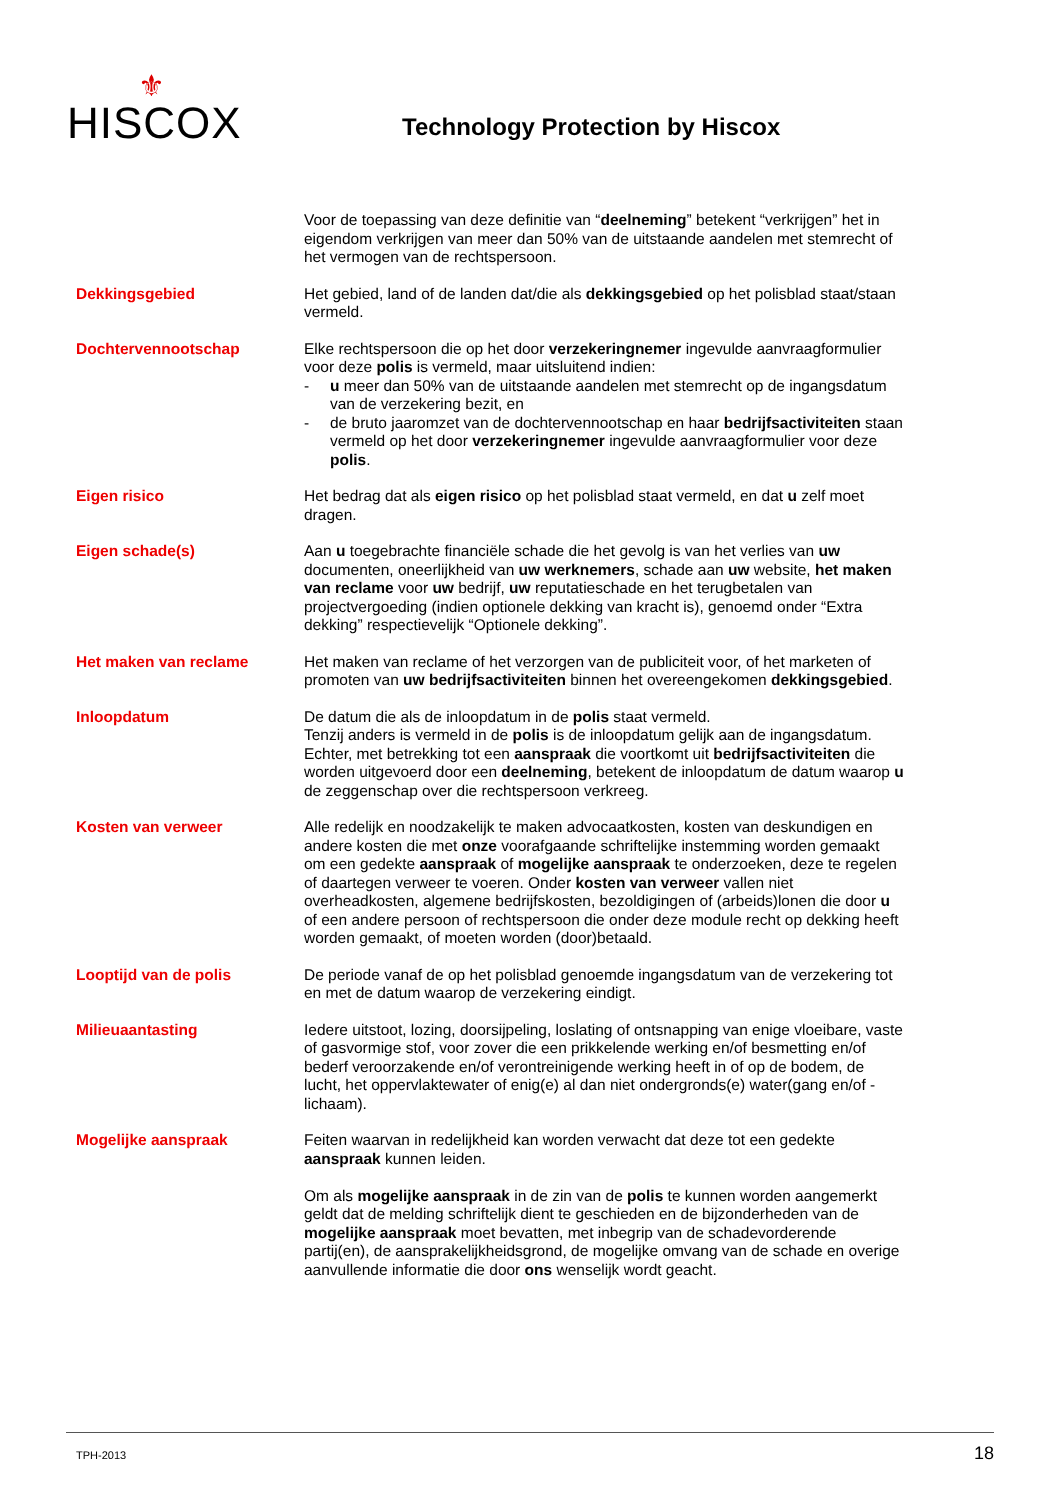⚜
HISCOX
Technology Protection by Hiscox
Voor de toepassing van deze definitie van “deelneming” betekent “verkrijgen” het in eigendom verkrijgen van meer dan 50% van de uitstaande aandelen met stemrecht of het vermogen van de rechtspersoon.
Dekkingsgebied Het gebied, land of de landen dat/die als dekkingsgebied op het polisblad staat/staan vermeld.
Dochtervennootschap Elke rechtspersoon die op het door verzekeringnemer ingevulde aanvraagformulier voor deze polis is vermeld, maar uitsluitend indien:
- u meer dan 50% van de uitstaande aandelen met stemrecht op de ingangsdatum van de verzekering bezit, en
- de bruto jaaromzet van de dochtervennootschap en haar bedrijfsactiviteiten staan vermeld op het door verzekeringnemer ingevulde aanvraagformulier voor deze polis.
Eigen risico Het bedrag dat als eigen risico op het polisblad staat vermeld, en dat u zelf moet dragen.
Eigen schade(s) Aan u toegebrachte financiële schade die het gevolg is van het verlies van uw documenten, oneerlijkheid van uw werknemers, schade aan uw website, het maken van reclame voor uw bedrijf, uw reputatieschade en het terugbetalen van projectvergoeding (indien optionele dekking van kracht is), genoemd onder “Extra dekking” respectievelijk “Optionele dekking”.
Het maken van reclame Het maken van reclame of het verzorgen van de publiciteit voor, of het marketen of promoten van uw bedrijfsactiviteiten binnen het overeengekomen dekkingsgebied.
Inloopdatum De datum die als de inloopdatum in de polis staat vermeld.
Tenzij anders is vermeld in de polis is de inloopdatum gelijk aan de ingangsdatum. Echter, met betrekking tot een aanspraak die voortkomt uit bedrijfsactiviteiten die worden uitgevoerd door een deelneming, betekent de inloopdatum de datum waarop u de zeggenschap over die rechtspersoon verkreeg.
Kosten van verweer Alle redelijk en noodzakelijk te maken advocaatkosten, kosten van deskundigen en andere kosten die met onze voorafgaande schriftelijke instemming worden gemaakt om een gedekte aanspraak of mogelijke aanspraak te onderzoeken, deze te regelen of daartegen verweer te voeren. Onder kosten van verweer vallen niet overheadkosten, algemene bedrijfskosten, bezoldigingen of (arbeids)lonen die door u of een andere persoon of rechtspersoon die onder deze module recht op dekking heeft worden gemaakt, of moeten worden (door)betaald.
Looptijd van de polis De periode vanaf de op het polisblad genoemde ingangsdatum van de verzekering tot en met de datum waarop de verzekering eindigt.
Milieuaantasting Iedere uitstoot, lozing, doorsijpeling, loslating of ontsnapping van enige vloeibare, vaste of gasvormige stof, voor zover die een prikkelende werking en/of besmetting en/of bederf veroorzakende en/of verontreinigende werking heeft in of op de bodem, de lucht, het oppervlaktewater of enig(e) al dan niet ondergronds(e) water(gang en/of -lichaam).
Mogelijke aanspraak Feiten waarvan in redelijkheid kan worden verwacht dat deze tot een gedekte aanspraak kunnen leiden.
Om als mogelijke aanspraak in de zin van de polis te kunnen worden aangemerkt geldt dat de melding schriftelijk dient te geschieden en de bijzonderheden van de mogelijke aanspraak moet bevatten, met inbegrip van de schadevorderende partij(en), de aansprakelijkheidsgrond, de mogelijke omvang van de schade en overige aanvullende informatie die door ons wenselijk wordt geacht.
TPH-2013 18